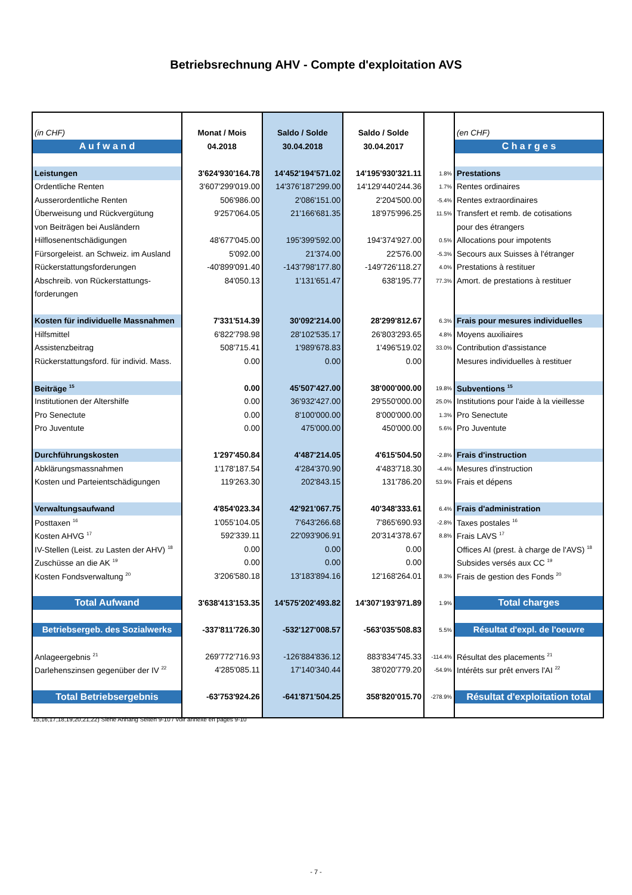Betriebsrechnung AHV - Compte d'exploitation AVS
| (in CHF) | Monat / Mois | Saldo / Solde | Saldo / Solde | | (en CHF) |
| A u f w a n d | 04.2018 | 30.04.2018 | 30.04.2017 | | C h a r g e s |
| Leistungen | 3'624'930'164.78 | 14'452'194'571.02 | 14'195'930'321.11 | 1.8% | Prestations |
| Ordentliche Renten | 3'607'299'019.00 | 14'376'187'299.00 | 14'129'440'244.36 | 1.7% | Rentes ordinaires |
| Ausserordentliche Renten | 506'986.00 | 2'086'151.00 | 2'204'500.00 | -5.4% | Rentes extraordinaires |
| Überweisung und Rückvergütung | 9'257'064.05 | 21'166'681.35 | 18'975'996.25 | 11.5% | Transfert et remb. de cotisations |
| von Beiträgen bei Ausländern | | | | | pour des étrangers |
| Hilflosenentschädigungen | 48'677'045.00 | 195'399'592.00 | 194'374'927.00 | 0.5% | Allocations pour impotents |
| Fürsorgeleist. an Schweiz. im Ausland | 5'092.00 | 21'374.00 | 22'576.00 | -5.3% | Secours aux Suisses à l'étranger |
| Rückerstattungsforderungen | -40'899'091.40 | -143'798'177.80 | -149'726'118.27 | 4.0% | Prestations à restituer |
| Abschreib. von Rückerstattungs- | 84'050.13 | 1'131'651.47 | 638'195.77 | 77.3% | Amort. de prestations à restituer |
| forderungen | | | | | |
| Kosten für individuelle Massnahmen | 7'331'514.39 | 30'092'214.00 | 28'299'812.67 | 6.3% | Frais pour mesures individuelles |
| Hilfsmittel | 6'822'798.98 | 28'102'535.17 | 26'803'293.65 | 4.8% | Moyens auxiliaires |
| Assistenzbeitrag | 508'715.41 | 1'989'678.83 | 1'496'519.02 | 33.0% | Contribution d'assistance |
| Rückerstattungsford. für individ. Mass. | 0.00 | 0.00 | 0.00 | | Mesures individuelles à restituer |
| Beiträge <sup>15</sup> | 0.00 | 45'507'427.00 | 38'000'000.00 | 19.8% | Subventions <sup>15</sup> |
| Institutionen der Altershilfe | 0.00 | 36'932'427.00 | 29'550'000.00 | 25.0% | Institutions pour l'aide à la vieillesse |
| Pro Senectute | 0.00 | 8'100'000.00 | 8'000'000.00 | 1.3% | Pro Senectute |
| Pro Juventute | 0.00 | 475'000.00 | 450'000.00 | 5.6% | Pro Juventute |
| Durchführungskosten | 1'297'450.84 | 4'487'214.05 | 4'615'504.50 | -2.8% | Frais d'instruction |
| Abklärungsmassnahmen | 1'178'187.54 | 4'284'370.90 | 4'483'718.30 | -4.4% | Mesures d'instruction |
| Kosten und Parteientschädigungen | 119'263.30 | 202'843.15 | 131'786.20 | 53.9% | Frais et dépens |
| Verwaltungsaufwand | 4'854'023.34 | 42'921'067.75 | 40'348'333.61 | 6.4% | Frais d'administration |
| Posttaxen <sup>16</sup> | 1'055'104.05 | 7'643'266.68 | 7'865'690.93 | -2.8% | Taxes postales <sup>16</sup> |
| Kosten AHVG <sup>17</sup> | 592'339.11 | 22'093'906.91 | 20'314'378.67 | 8.8% | Frais LAVS <sup>17</sup> |
| IV-Stellen (Leist. zu Lasten der AHV) <sup>18</sup> | 0.00 | 0.00 | 0.00 | | Offices AI (prest. à charge de l'AVS) <sup>18</sup> |
| Zuschüsse an die AK <sup>19</sup> | 0.00 | 0.00 | 0.00 | | Subsides versés aux CC <sup>19</sup> |
| Kosten Fondsverwaltung <sup>20</sup> | 3'206'580.18 | 13'183'894.16 | 12'168'264.01 | 8.3% | Frais de gestion des Fonds <sup>20</sup> |
| Total Aufwand | 3'638'413'153.35 | 14'575'202'493.82 | 14'307'193'971.89 | 1.9% | Total charges |
| Betriebsergeb. des Sozialwerks | -337'811'726.30 | -532'127'008.57 | -563'035'508.83 | 5.5% | Résultat d'expl. de l'oeuvre |
| Anlageergebnis <sup>21</sup> | 269'772'716.93 | -126'884'836.12 | 883'834'745.33 | -114.4% | Résultat des placements <sup>21</sup> |
| Darlehenszinsen gegenüber der IV <sup>22</sup> | 4'285'085.11 | 17'140'340.44 | 38'020'779.20 | -54.9% | Intérêts sur prêt envers l'AI <sup>22</sup> |
| Total Betriebsergebnis | -63'753'924.26 | -641'871'504.25 | 358'820'015.70 | -278.9% | Résultat d'exploitation total |
15,16,17,18,19,20,21,22) Siehe Anhang Seiten 9-10 / Voir annexe en pages 9-10
- 7 -